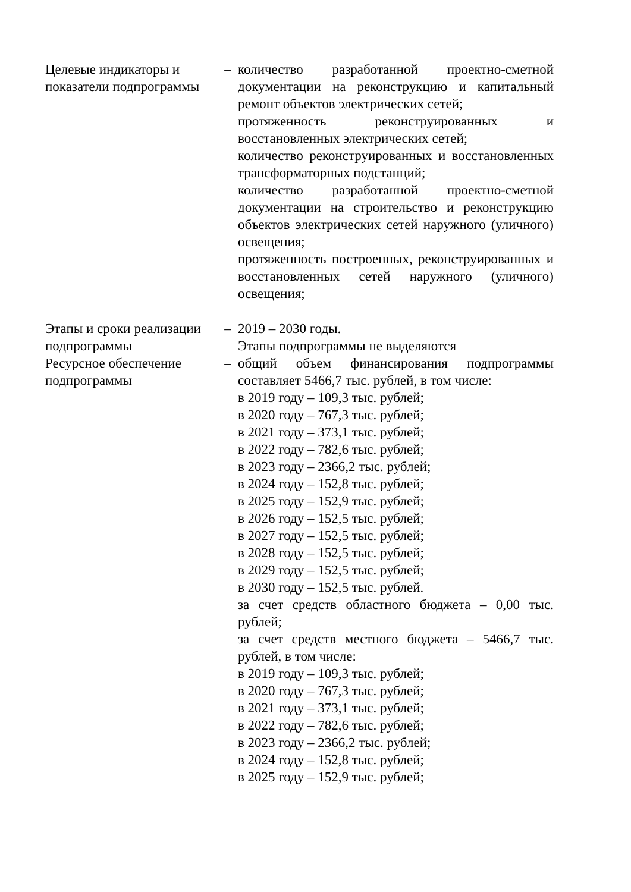| Целевые индикаторы и показатели подпрограммы | – | количество разработанной проектно-сметной документации на реконструкцию и капитальный ремонт объектов электрических сетей; протяженность реконструированных и восстановленных электрических сетей; количество реконструированных и восстановленных трансформаторных подстанций; количество разработанной проектно-сметной документации на строительство и реконструкцию объектов электрических сетей наружного (уличного) освещения; протяженность построенных, реконструированных и восстановленных сетей наружного (уличного) освещения; |
| Этапы и сроки реализации подпрограммы | – | 2019 – 2030 годы. Этапы подпрограммы не выделяются |
| Ресурсное обеспечение подпрограммы | – | общий объем финансирования подпрограммы составляет 5466,7 тыс. рублей, в том числе: в 2019 году – 109,3 тыс. рублей; в 2020 году – 767,3 тыс. рублей; в 2021 году – 373,1 тыс. рублей; в 2022 году – 782,6 тыс. рублей; в 2023 году – 2366,2 тыс. рублей; в 2024 году – 152,8 тыс. рублей; в 2025 году – 152,9 тыс. рублей; в 2026 году – 152,5 тыс. рублей; в 2027 году – 152,5 тыс. рублей; в 2028 году – 152,5 тыс. рублей; в 2029 году – 152,5 тыс. рублей; в 2030 году – 152,5 тыс. рублей. за счет средств областного бюджета – 0,00 тыс. рублей; за счет средств местного бюджета – 5466,7 тыс. рублей, в том числе: в 2019 году – 109,3 тыс. рублей; в 2020 году – 767,3 тыс. рублей; в 2021 году – 373,1 тыс. рублей; в 2022 году – 782,6 тыс. рублей; в 2023 году – 2366,2 тыс. рублей; в 2024 году – 152,8 тыс. рублей; в 2025 году – 152,9 тыс. рублей; |